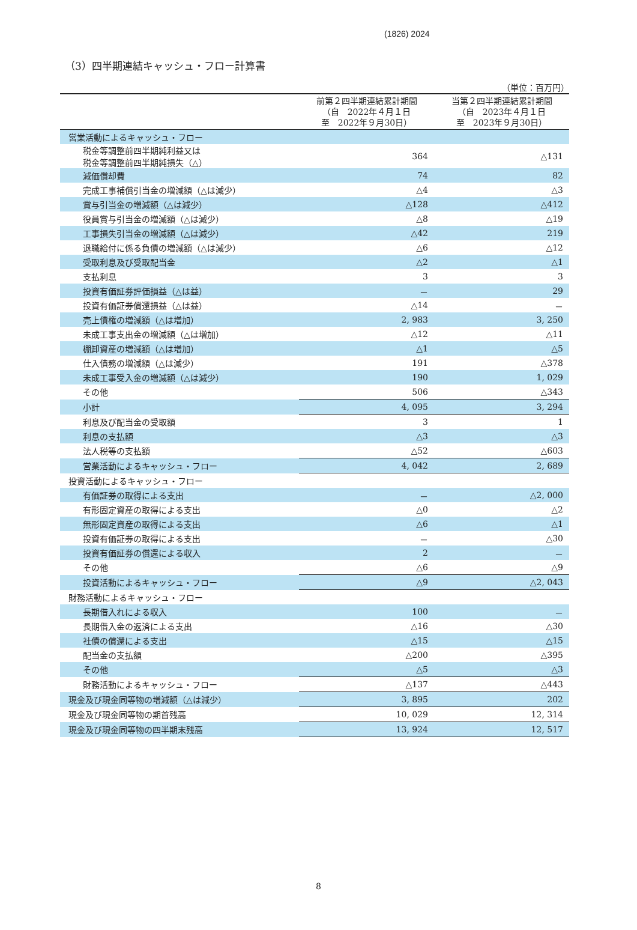(1826) 2024
（3）四半期連結キャッシュ・フロー計算書
（単位：百万円）
| | 前第２四半期連結累計期間 （自 2022年４月１日 至 2022年９月30日） | 当第２四半期連結累計期間 （自 2023年４月１日 至 2023年９月30日） |
| --- | --- | --- |
| 営業活動によるキャッシュ・フロー | | |
| 税金等調整前四半期純利益又は 税金等調整前四半期純損失（△） | 364 | △131 |
| 減価償却費 | 74 | 82 |
| 完成工事補償引当金の増減額（△は減少） | △4 | △3 |
| 賞与引当金の増減額（△は減少） | △128 | △412 |
| 役員賞与引当金の増減額（△は減少） | △8 | △19 |
| 工事損失引当金の増減額（△は減少） | △42 | 219 |
| 退職給付に係る負債の増減額（△は減少） | △6 | △12 |
| 受取利息及び受取配当金 | △2 | △1 |
| 支払利息 | 3 | 3 |
| 投資有価証券評価損益（△は益） | － | 29 |
| 投資有価証券償還損益（△は益） | △14 | － |
| 売上債権の増減額（△は増加） | 2, 983 | 3, 250 |
| 未成工事支出金の増減額（△は増加） | △12 | △11 |
| 棚卸資産の増減額（△は増加） | △1 | △5 |
| 仕入債務の増減額（△は減少） | 191 | △378 |
| 未成工事受入金の増減額（△は減少） | 190 | 1, 029 |
| その他 | 506 | △343 |
| 小計 | 4, 095 | 3, 294 |
| 利息及び配当金の受取額 | 3 | 1 |
| 利息の支払額 | △3 | △3 |
| 法人税等の支払額 | △52 | △603 |
| 営業活動によるキャッシュ・フロー | 4, 042 | 2, 689 |
| 投資活動によるキャッシュ・フロー | | |
| 有価証券の取得による支出 | － | △2, 000 |
| 有形固定資産の取得による支出 | △0 | △2 |
| 無形固定資産の取得による支出 | △6 | △1 |
| 投資有価証券の取得による支出 | － | △30 |
| 投資有価証券の償還による収入 | 2 | － |
| その他 | △6 | △9 |
| 投資活動によるキャッシュ・フロー | △9 | △2, 043 |
| 財務活動によるキャッシュ・フロー | | |
| 長期借入れによる収入 | 100 | － |
| 長期借入金の返済による支出 | △16 | △30 |
| 社債の償還による支出 | △15 | △15 |
| 配当金の支払額 | △200 | △395 |
| その他 | △5 | △3 |
| 財務活動によるキャッシュ・フロー | △137 | △443 |
| 現金及び現金同等物の増減額（△は減少） | 3, 895 | 202 |
| 現金及び現金同等物の期首残高 | 10, 029 | 12, 314 |
| 現金及び現金同等物の四半期末残高 | 13, 924 | 12, 517 |
8